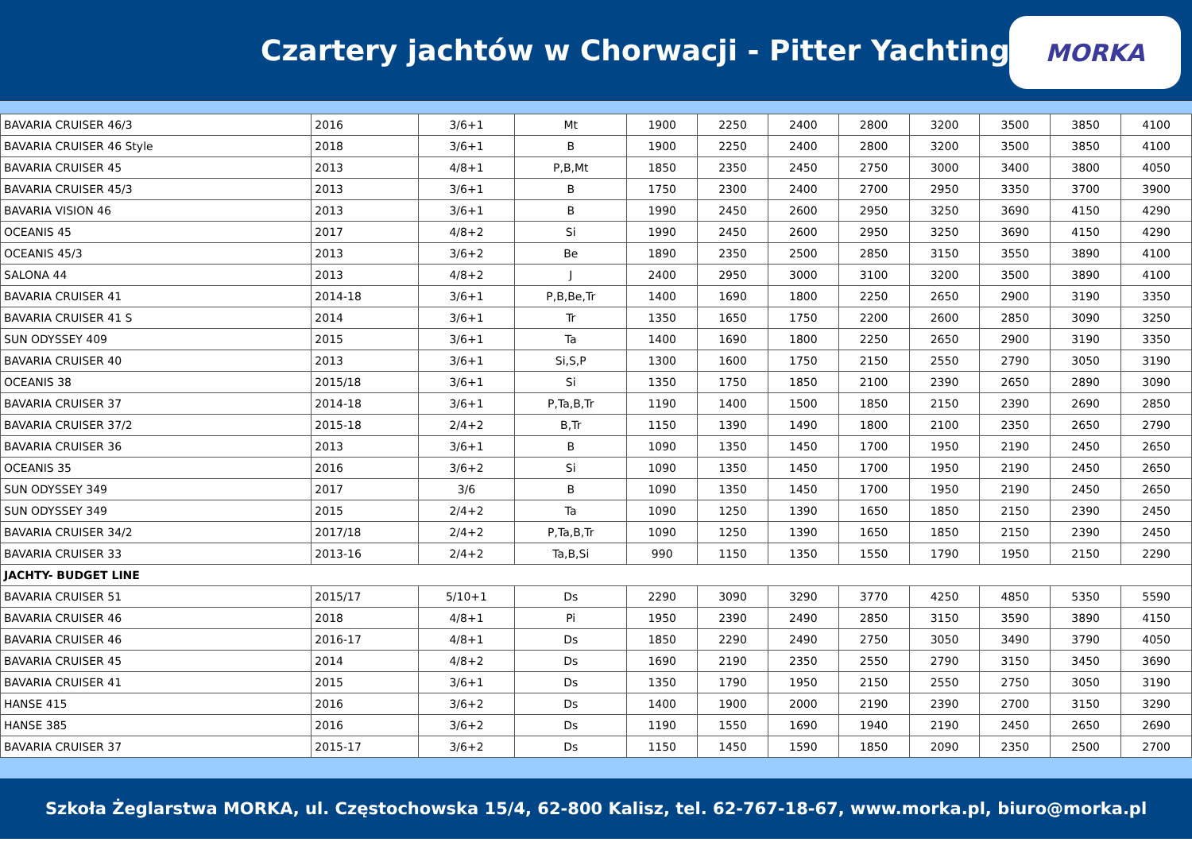Czartery jachtów w Chorwacji - Pitter Yachting
MORKA
| BAVARIA CRUISER 46/3 | 2016 | 3/6+1 | Mt | 1900 | 2250 | 2400 | 2800 | 3200 | 3500 | 3850 | 4100 |
| BAVARIA CRUISER 46 Style | 2018 | 3/6+1 | B | 1900 | 2250 | 2400 | 2800 | 3200 | 3500 | 3850 | 4100 |
| BAVARIA CRUISER 45 | 2013 | 4/8+1 | P,B,Mt | 1850 | 2350 | 2450 | 2750 | 3000 | 3400 | 3800 | 4050 |
| BAVARIA CRUISER 45/3 | 2013 | 3/6+1 | B | 1750 | 2300 | 2400 | 2700 | 2950 | 3350 | 3700 | 3900 |
| BAVARIA VISION 46 | 2013 | 3/6+1 | B | 1990 | 2450 | 2600 | 2950 | 3250 | 3690 | 4150 | 4290 |
| OCEANIS 45 | 2017 | 4/8+2 | Si | 1990 | 2450 | 2600 | 2950 | 3250 | 3690 | 4150 | 4290 |
| OCEANIS 45/3 | 2013 | 3/6+2 | Be | 1890 | 2350 | 2500 | 2850 | 3150 | 3550 | 3890 | 4100 |
| SALONA 44 | 2013 | 4/8+2 | J | 2400 | 2950 | 3000 | 3100 | 3200 | 3500 | 3890 | 4100 |
| BAVARIA CRUISER 41 | 2014-18 | 3/6+1 | P,B,Be,Tr | 1400 | 1690 | 1800 | 2250 | 2650 | 2900 | 3190 | 3350 |
| BAVARIA CRUISER 41 S | 2014 | 3/6+1 | Tr | 1350 | 1650 | 1750 | 2200 | 2600 | 2850 | 3090 | 3250 |
| SUN ODYSSEY 409 | 2015 | 3/6+1 | Ta | 1400 | 1690 | 1800 | 2250 | 2650 | 2900 | 3190 | 3350 |
| BAVARIA CRUISER 40 | 2013 | 3/6+1 | Si,S,P | 1300 | 1600 | 1750 | 2150 | 2550 | 2790 | 3050 | 3190 |
| OCEANIS 38 | 2015/18 | 3/6+1 | Si | 1350 | 1750 | 1850 | 2100 | 2390 | 2650 | 2890 | 3090 |
| BAVARIA CRUISER 37 | 2014-18 | 3/6+1 | P,Ta,B,Tr | 1190 | 1400 | 1500 | 1850 | 2150 | 2390 | 2690 | 2850 |
| BAVARIA CRUISER 37/2 | 2015-18 | 2/4+2 | B,Tr | 1150 | 1390 | 1490 | 1800 | 2100 | 2350 | 2650 | 2790 |
| BAVARIA CRUISER 36 | 2013 | 3/6+1 | B | 1090 | 1350 | 1450 | 1700 | 1950 | 2190 | 2450 | 2650 |
| OCEANIS 35 | 2016 | 3/6+2 | Si | 1090 | 1350 | 1450 | 1700 | 1950 | 2190 | 2450 | 2650 |
| SUN ODYSSEY 349 | 2017 | 3/6 | B | 1090 | 1350 | 1450 | 1700 | 1950 | 2190 | 2450 | 2650 |
| SUN ODYSSEY 349 | 2015 | 2/4+2 | Ta | 1090 | 1250 | 1390 | 1650 | 1850 | 2150 | 2390 | 2450 |
| BAVARIA CRUISER 34/2 | 2017/18 | 2/4+2 | P,Ta,B,Tr | 1090 | 1250 | 1390 | 1650 | 1850 | 2150 | 2390 | 2450 |
| BAVARIA CRUISER 33 | 2013-16 | 2/4+2 | Ta,B,Si | 990 | 1150 | 1350 | 1550 | 1790 | 1950 | 2150 | 2290 |
| JACHTY- BUDGET LINE | | | | | | | | | | | |
| BAVARIA CRUISER 51 | 2015/17 | 5/10+1 | Ds | 2290 | 3090 | 3290 | 3770 | 4250 | 4850 | 5350 | 5590 |
| BAVARIA CRUISER 46 | 2018 | 4/8+1 | Pi | 1950 | 2390 | 2490 | 2850 | 3150 | 3590 | 3890 | 4150 |
| BAVARIA CRUISER 46 | 2016-17 | 4/8+1 | Ds | 1850 | 2290 | 2490 | 2750 | 3050 | 3490 | 3790 | 4050 |
| BAVARIA CRUISER 45 | 2014 | 4/8+2 | Ds | 1690 | 2190 | 2350 | 2550 | 2790 | 3150 | 3450 | 3690 |
| BAVARIA CRUISER 41 | 2015 | 3/6+1 | Ds | 1350 | 1790 | 1950 | 2150 | 2550 | 2750 | 3050 | 3190 |
| HANSE 415 | 2016 | 3/6+2 | Ds | 1400 | 1900 | 2000 | 2190 | 2390 | 2700 | 3150 | 3290 |
| HANSE 385 | 2016 | 3/6+2 | Ds | 1190 | 1550 | 1690 | 1940 | 2190 | 2450 | 2650 | 2690 |
| BAVARIA CRUISER 37 | 2015-17 | 3/6+2 | Ds | 1150 | 1450 | 1590 | 1850 | 2090 | 2350 | 2500 | 2700 |
Szkoła Żeglarstwa MORKA, ul. Częstochowska 15/4, 62-800 Kalisz, tel. 62-767-18-67, www.morka.pl, biuro@morka.pl